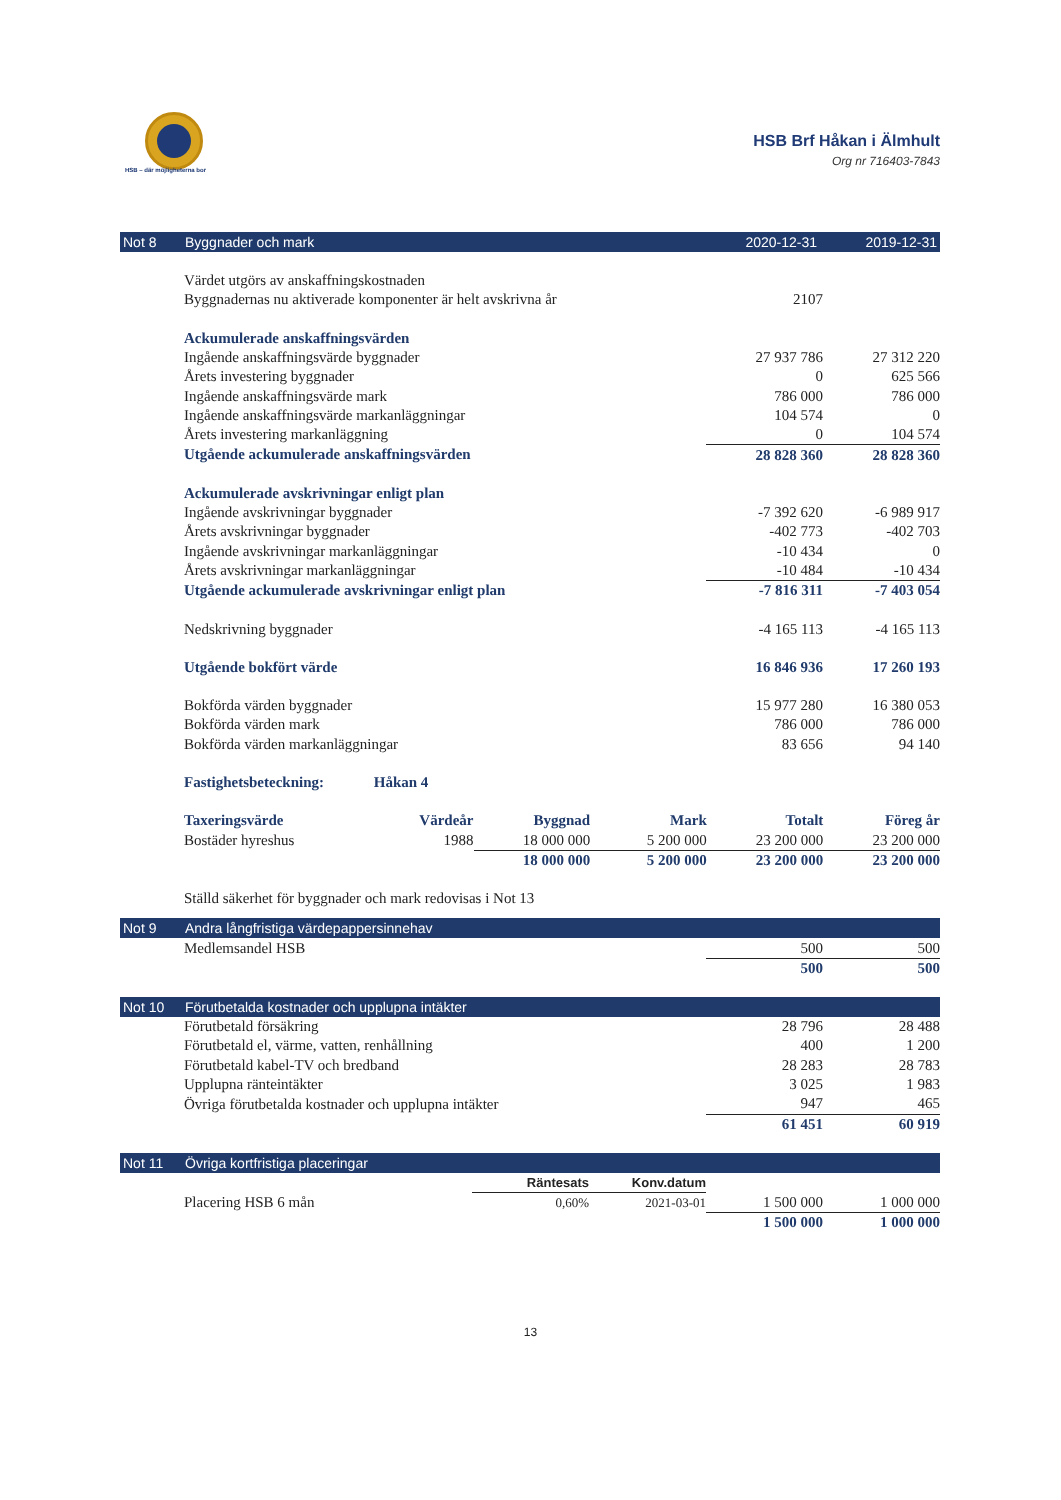HSB – där möjligheterna bor
HSB Brf Håkan i Älmhult
Org nr 716403-7843
Not 8 Byggnader och mark 2020-12-31 2019-12-31
| Värdet utgörs av anskaffningskostnaden | | |
| Byggnadernas nu aktiverade komponenter är helt avskrivna år | 2107 | |
| Ackumulerade anskaffningsvärden | | |
| Ingående anskaffningsvärde byggnader | 27 937 786 | 27 312 220 |
| Årets investering byggnader | 0 | 625 566 |
| Ingående anskaffningsvärde mark | 786 000 | 786 000 |
| Ingående anskaffningsvärde markanläggningar | 104 574 | 0 |
| Årets investering markanläggning | 0 | 104 574 |
| Utgående ackumulerade anskaffningsvärden | 28 828 360 | 28 828 360 |
| Ackumulerade avskrivningar enligt plan | | |
| Ingående avskrivningar byggnader | -7 392 620 | -6 989 917 |
| Årets avskrivningar byggnader | -402 773 | -402 703 |
| Ingående avskrivningar markanläggningar | -10 434 | 0 |
| Årets avskrivningar markanläggningar | -10 484 | -10 434 |
| Utgående ackumulerade avskrivningar enligt plan | -7 816 311 | -7 403 054 |
| Nedskrivning byggnader | -4 165 113 | -4 165 113 |
| Utgående bokfört värde | 16 846 936 | 17 260 193 |
| Bokförda värden byggnader | 15 977 280 | 16 380 053 |
| Bokförda värden mark | 786 000 | 786 000 |
| Bokförda värden markanläggningar | 83 656 | 94 140 |
| Fastighetsbeteckning: | Håkan 4 | | | | |
| Taxeringsvärde | Värdeår | Byggnad | Mark | Totalt | Föreg år |
| Bostäder hyreshus | 1988 | 18 000 000 | 5 200 000 | 23 200 000 | 23 200 000 |
| | | 18 000 000 | 5 200 000 | 23 200 000 | 23 200 000 |
| Ställd säkerhet för byggnader och mark redovisas i Not 13 | | | | | |
Not 9
Andra långfristiga värdepappersinnehav
| Medlemsandel HSB | 500 | 500 |
| | 500 | 500 |
Not 10
Förutbetalda kostnader och upplupna intäkter
| Förutbetald försäkring | 28 796 | 28 488 |
| Förutbetald el, värme, vatten, renhållning | 400 | 1 200 |
| Förutbetald kabel-TV och bredband | 28 283 | 28 783 |
| Upplupna ränteintäkter | 3 025 | 1 983 |
| Övriga förutbetalda kostnader och upplupna intäkter | 947 | 465 |
| | 61 451 | 60 919 |
Not 11
Övriga kortfristiga placeringar
| | Räntesats | Konv.datum | | |
| Placering HSB 6 mån | 0,60% | 2021-03-01 | 1 500 000 | 1 000 000 |
| | | | 1 500 000 | 1 000 000 |
13